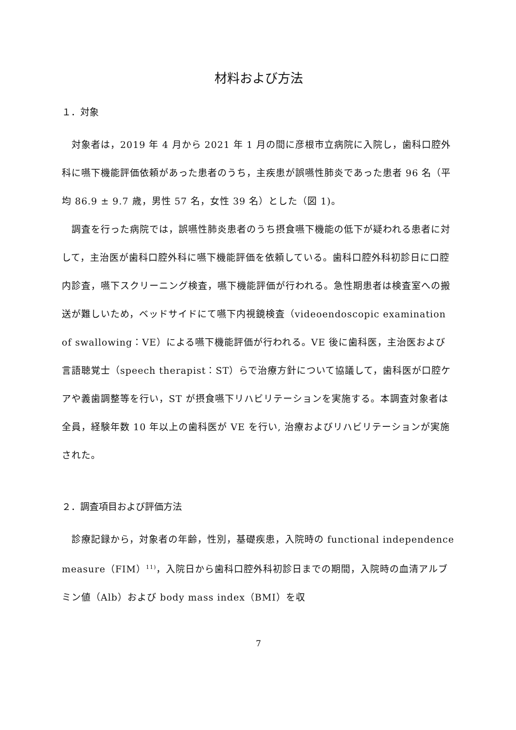材料および方法
１．対象
　対象者は，2019 年 4 月から 2021 年 1 月の間に彦根市立病院に入院し，歯科口腔外科に嚥下機能評価依頼があった患者のうち，主疾患が誤嚥性肺炎であった患者 96 名（平均 86.9 ± 9.7 歳，男性 57 名，女性 39 名）とした（図 1)。
　調査を行った病院では，誤嚥性肺炎患者のうち摂食嚥下機能の低下が疑われる患者に対して，主治医が歯科口腔外科に嚥下機能評価を依頼している。歯科口腔外科初診日に口腔内診査，嚥下スクリーニング検査，嚥下機能評価が行われる。急性期患者は検査室への搬送が難しいため，ベッドサイドにて嚥下内視鏡検査（videoendoscopic examination of swallowing：VE）による嚥下機能評価が行われる。VE 後に歯科医，主治医および言語聴覚士（speech therapist：ST）らで治療方針について協議して，歯科医が口腔ケアや義歯調整等を行い，ST が摂食嚥下リハビリテーションを実施する。本調査対象者は全員，経験年数 10 年以上の歯科医が VE を行い, 治療およびリハビリテーションが実施された。
２．調査項目および評価方法
　診療記録から，対象者の年齢，性別，基礎疾患，入院時の functional independence measure（FIM）<sup>11)</sup>，入院日から歯科口腔外科初診日までの期間，入院時の血清アルブミン値（Alb）および body mass index（BMI）を収
7